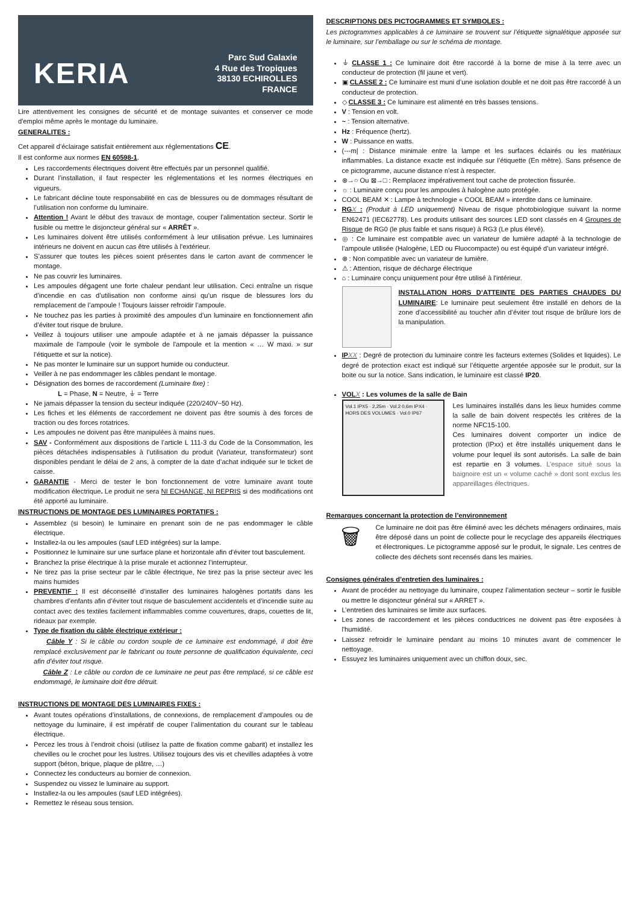KERIA
Parc Sud Galaxie
4 Rue des Tropiques
38130 ECHIROLLES
FRANCE
Lire attentivement les consignes de sécurité et de montage suivantes et conserver ce mode d'emploi même après le montage du luminaire.
GENERALITES :
Cet appareil d’éclairage satisfait entièrement aux réglementations CE.
Il est conforme aux normes EN 60598-1.
Les raccordements électriques doivent être effectués par un personnel qualifié.
Durant l’installation, il faut respecter les réglementations et les normes électriques en vigueurs.
Le fabricant décline toute responsabilité en cas de blessures ou de dommages résultant de l’utilisation non conforme du luminaire.
Attention ! Avant le début des travaux de montage, couper l’alimentation secteur. Sortir le fusible ou mettre le disjoncteur général sur « ARRÊT ».
Les luminaires doivent être utilisés conformément à leur utilisation prévue. Les luminaires intérieurs ne doivent en aucun cas être utilisés à l'extérieur.
S’assurer que toutes les pièces soient présentes dans le carton avant de commencer le montage.
Ne pas couvrir les luminaires.
Les ampoules dégagent une forte chaleur pendant leur utilisation. Ceci entraîne un risque d’incendie en cas d’utilisation non conforme ainsi qu’un risque de blessures lors du remplacement de l’ampoule ! Toujours laisser refroidir l’ampoule.
Ne touchez pas les parties à proximité des ampoules d’un luminaire en fonctionnement afin d’éviter tout risque de brulure.
Veillez à toujours utiliser une ampoule adaptée et à ne jamais dépasser la puissance maximale de l'ampoule (voir le symbole de l'ampoule et la mention « … W maxi. » sur l’étiquette et sur la notice).
Ne pas monter le luminaire sur un support humide ou conducteur.
Veiller à ne pas endommager les câbles pendant le montage.
Désignation des bornes de raccordement (Luminaire fixe) :
L = Phase, N = Neutre, ⏚ = Terre
Ne jamais dépasser la tension du secteur indiquée (220/240V~50 Hz).
Les fiches et les éléments de raccordement ne doivent pas être soumis à des forces de traction ou des forces rotatrices.
Les ampoules ne doivent pas être manipulées à mains nues.
SAV - Conformément aux dispositions de l’article L 111-3 du Code de la Consommation, les pièces détachées indispensables à l’utilisation du produit (Variateur, transformateur) sont disponibles pendant le délai de 2 ans, à compter de la date d’achat indiquée sur le ticket de caisse.
GARANTIE - Merci de tester le bon fonctionnement de votre luminaire avant toute modification électrique. Le produit ne sera NI ECHANGE, NI REPRIS si des modifications ont été apporté au luminaire.
INSTRUCTIONS DE MONTAGE DES LUMINAIRES PORTATIFS :
Assemblez (si besoin) le luminaire en prenant soin de ne pas endommager le câble électrique.
Installez-la ou les ampoules (sauf LED intégrées) sur la lampe.
Positionnez le luminaire sur une surface plane et horizontale afin d’éviter tout basculement.
Branchez la prise électrique à la prise murale et actionnez l’interrupteur.
Ne tirez pas la prise secteur par le câble électrique, Ne tirez pas la prise secteur avec les mains humides
PREVENTIF : Il est déconseillé d’installer des luminaires halogènes portatifs dans les chambres d’enfants afin d’éviter tout risque de basculement accidentels et d’incendie suite au contact avec des textiles facilement inflammables comme couvertures, draps, couettes de lit, rideaux par exemple.
Type de fixation du câble électrique extérieur :
Câble Y : Si le câble ou cordon souple de ce luminaire est endommagé, il doit être remplacé exclusivement par le fabricant ou toute personne de qualification équivalente, ceci afin d’éviter tout risque.
Câble Z : Le câble ou cordon de ce luminaire ne peut pas être remplacé, si ce câble est endommagé, le luminaire doit être détruit.
INSTRUCTIONS DE MONTAGE DES LUMINAIRES FIXES :
Avant toutes opérations d’installations, de connexions, de remplacement d’ampoules ou de nettoyage du luminaire, il est impératif de couper l’alimentation du courant sur le tableau électrique.
Percez les trous à l’endroit choisi (utilisez la patte de fixation comme gabarit) et installez les chevilles ou le crochet pour les lustres. Utilisez toujours des vis et chevilles adaptées à votre support (béton, brique, plaque de plâtre, …)
Connectez les conducteurs au bornier de connexion.
Suspendez ou vissez le luminaire au support.
Installez-la ou les ampoules (sauf LED intégrées).
Remettez le réseau sous tension.
DESCRIPTIONS DES PICTOGRAMMES ET SYMBOLES :
Les pictogrammes applicables à ce luminaire se trouvent sur l’étiquette signalétique apposée sur le luminaire, sur l’emballage ou sur le schéma de montage.
⏚ CLASSE 1 : Ce luminaire doit être raccordé à la borne de mise à la terre avec un conducteur de protection (fil jaune et vert).
▣ CLASSE 2 : Ce luminaire est muni d’une isolation double et ne doit pas être raccordé à un conducteur de protection.
◇ CLASSE 3 : Ce luminaire est alimenté en très basses tensions.
V : Tension en volt.
~ : Tension alternative.
Hz : Fréquence (hertz).
W : Puissance en watts.
(---m| : Distance minimale entre la lampe et les surfaces éclairés ou les matériaux inflammables. La distance exacte est indiquée sur l’étiquette (En mètre). Sans présence de ce pictogramme, aucune distance n’est à respecter.
⊗→○ Ou ⊠→□ : Remplacez impérativement tout cache de protection fissurée.
☼ : Luminaire conçu pour les ampoules à halogène auto protégée.
COOL BEAM ✕ : Lampe à technologie « COOL BEAM » interdite dans ce luminaire.
RGX : (Produit à LED uniquement) Niveau de risque photobiologique suivant la norme EN62471 (IEC62778). Les produits utilisant des sources LED sont classés en 4 Groupes de Risque de RG0 (le plus faible et sans risque) à RG3 (Le plus élevé).
◎ : Ce luminaire est compatible avec un variateur de lumière adapté à la technologie de l’ampoule utilisée (Halogène, LED ou Fluocompacte) ou est équipé d’un variateur intégré.
⊗ : Non compatible avec un variateur de lumière.
⚠ : Attention, risque de décharge électrique
⌂ : Luminaire conçu uniquement pour être utilisé à l'intérieur.
INSTALLATION HORS D’ATTEINTE DES PARTIES CHAUDES DU LUMINAIRE: Le luminaire peut seulement être installé en dehors de la zone d’accessibilité au toucher afin d’éviter tout risque de brûlure lors de la manipulation.
IPXX : Degré de protection du luminaire contre les facteurs externes (Solides et liquides). Le degré de protection exact est indiqué sur l’étiquette argentée apposée sur le produit, sur la boite ou sur la notice. Sans indication, le luminaire est classé IP20.
VOLX : Les volumes de la salle de Bain
Vol.1 IPX5 · 2,25m · Vol.2 0,6m IPX4 · HORS DES VOLUMES · Vol.0 IP67
Les luminaires installés dans les lieux humides comme la salle de bain doivent respectés les critères de la norme NFC15-100.
Ces luminaires doivent comporter un indice de protection (IPxx) et être installés uniquement dans le volume pour lequel ils sont autorisés. La salle de bain est repartie en 3 volumes. L’espace situé sous la baignoire est un « volume caché » dont sont exclus les appareillages électriques.
Remarques concernant la protection de l’environnement
🗑
Ce luminaire ne doit pas être éliminé avec les déchets ménagers ordinaires, mais être déposé dans un point de collecte pour le recyclage des appareils électriques et électroniques. Le pictogramme apposé sur le produit, le signale. Les centres de collecte des déchets sont recensés dans les mairies.
Consignes générales d’entretien des luminaires :
Avant de procéder au nettoyage du luminaire, coupez l’alimentation secteur – sortir le fusible ou mettre le disjoncteur général sur « ARRET ».
L’entretien des luminaires se limite aux surfaces.
Les zones de raccordement et les pièces conductrices ne doivent pas être exposées à l'humidité.
Laissez refroidir le luminaire pendant au moins 10 minutes avant de commencer le nettoyage.
Essuyez les luminaires uniquement avec un chiffon doux, sec.